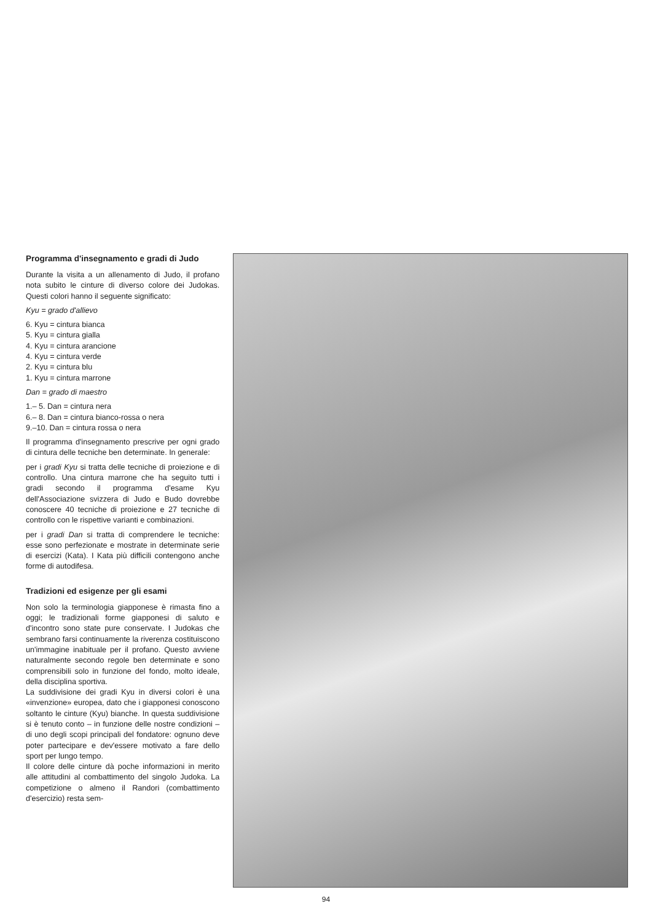Programma d'insegnamento e gradi di Judo
Durante la visita a un allenamento di Judo, il profano nota subito le cinture di diverso colore dei Judokas. Questi colori hanno il seguente significato:
Kyu = grado d'allievo
6. Kyu = cintura bianca
5. Kyu = cintura gialla
4. Kyu = cintura arancione
4. Kyu = cintura verde
2. Kyu = cintura blu
1. Kyu = cintura marrone
Dan = grado di maestro
1.– 5. Dan = cintura nera
6.– 8. Dan = cintura bianco-rossa o nera
9.–10. Dan = cintura rossa o nera
Il programma d'insegnamento prescrive per ogni grado di cintura delle tecniche ben determinate. In generale:
per i gradi Kyu si tratta delle tecniche di proiezione e di controllo. Una cintura marrone che ha seguito tutti i gradi secondo il programma d'esame Kyu dell'Associazione svizzera di Judo e Budo dovrebbe conoscere 40 tecniche di proiezione e 27 tecniche di controllo con le rispettive varianti e combinazioni.
per i gradi Dan si tratta di comprendere le tecniche: esse sono perfezionate e mostrate in determinate serie di esercizi (Kata). I Kata più difficili contengono anche forme di autodifesa.
Tradizioni ed esigenze per gli esami
Non solo la terminologia giapponese è rimasta fino a oggi; le tradizionali forme giapponesi di saluto e d'incontro sono state pure conservate. I Judokas che sembrano farsi continuamente la riverenza costituiscono un'immagine inabituale per il profano. Questo avviene naturalmente secondo regole ben determinate e sono comprensibili solo in funzione del fondo, molto ideale, della disciplina sportiva.
La suddivisione dei gradi Kyu in diversi colori è una «invenzione» europea, dato che i giapponesi conoscono soltanto le cinture (Kyu) bianche. In questa suddivisione si è tenuto conto – in funzione delle nostre condizioni – di uno degli scopi principali del fondatore: ognuno deve poter partecipare e dev'essere motivato a fare dello sport per lungo tempo.
Il colore delle cinture dà poche informazioni in merito alle attitudini al combattimento del singolo Judoka. La competizione o almeno il Randori (combattimento d'esercizio) resta sem-
94